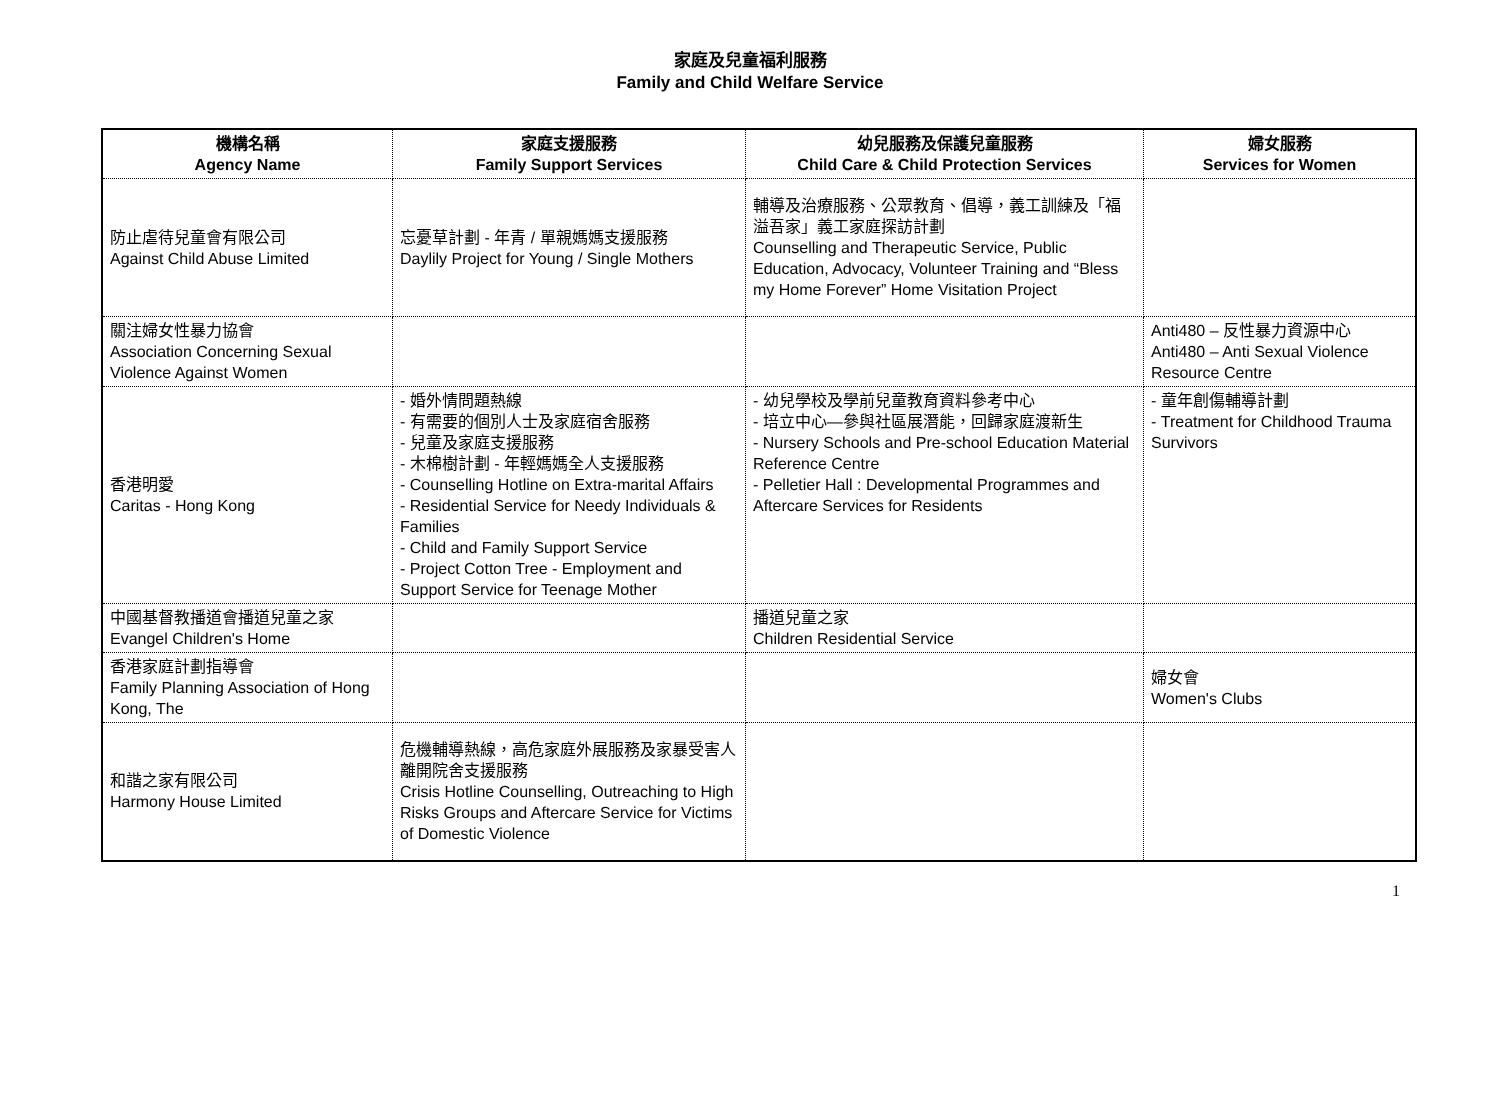家庭及兒童福利服務
Family and Child Welfare Service
| 機構名稱 Agency Name | 家庭支援服務 Family Support Services | 幼兒服務及保護兒童服務 Child Care & Child Protection Services | 婦女服務 Services for Women |
| --- | --- | --- | --- |
| 防止虐待兒童會有限公司 Against Child Abuse Limited | 忘憂草計劃 - 年青 / 單親媽媽支援服務 Daylily Project for Young / Single Mothers | 輔導及治療服務、公眾教育、倡導，義工訓練及「福溢吾家」義工家庭探訪計劃 Counselling and Therapeutic Service, Public Education, Advocacy, Volunteer Training and “Bless my Home Forever” Home Visitation Project | |
| 關注婦女性暴力協會 Association Concerning Sexual Violence Against Women | | | Anti480 – 反性暴力資源中心 Anti480 – Anti Sexual Violence Resource Centre |
| 香港明愛 Caritas - Hong Kong | - 婚外情問題熱線 - 有需要的個別人士及家庭宿舍服務 - 兒童及家庭支援服務 - 木棉樹計劃 - 年輕媽媽全人支援服務 - Counselling Hotline on Extra-marital Affairs - Residential Service for Needy Individuals & Families - Child and Family Support Service - Project Cotton Tree - Employment and Support Service for Teenage Mother | - 幼兒學校及學前兒童教育資料參考中心 - 培立中心—參與社區展潛能，回歸家庭渡新生 - Nursery Schools and Pre-school Education Material Reference Centre - Pelletier Hall : Developmental Programmes and Aftercare Services for Residents | - 童年創傷輔導計劃 - Treatment for Childhood Trauma Survivors |
| 中國基督教播道會播道兒童之家 Evangel Children's Home | | 播道兒童之家 Children Residential Service | |
| 香港家庭計劃指導會 Family Planning Association of Hong Kong, The | | | 婦女會 Women's Clubs |
| 和諧之家有限公司 Harmony House Limited | 危機輔導熱線，高危家庭外展服務及家暴受害人離開院舍支援服務 Crisis Hotline Counselling, Outreaching to High Risks Groups and Aftercare Service for Victims of Domestic Violence | | |
1